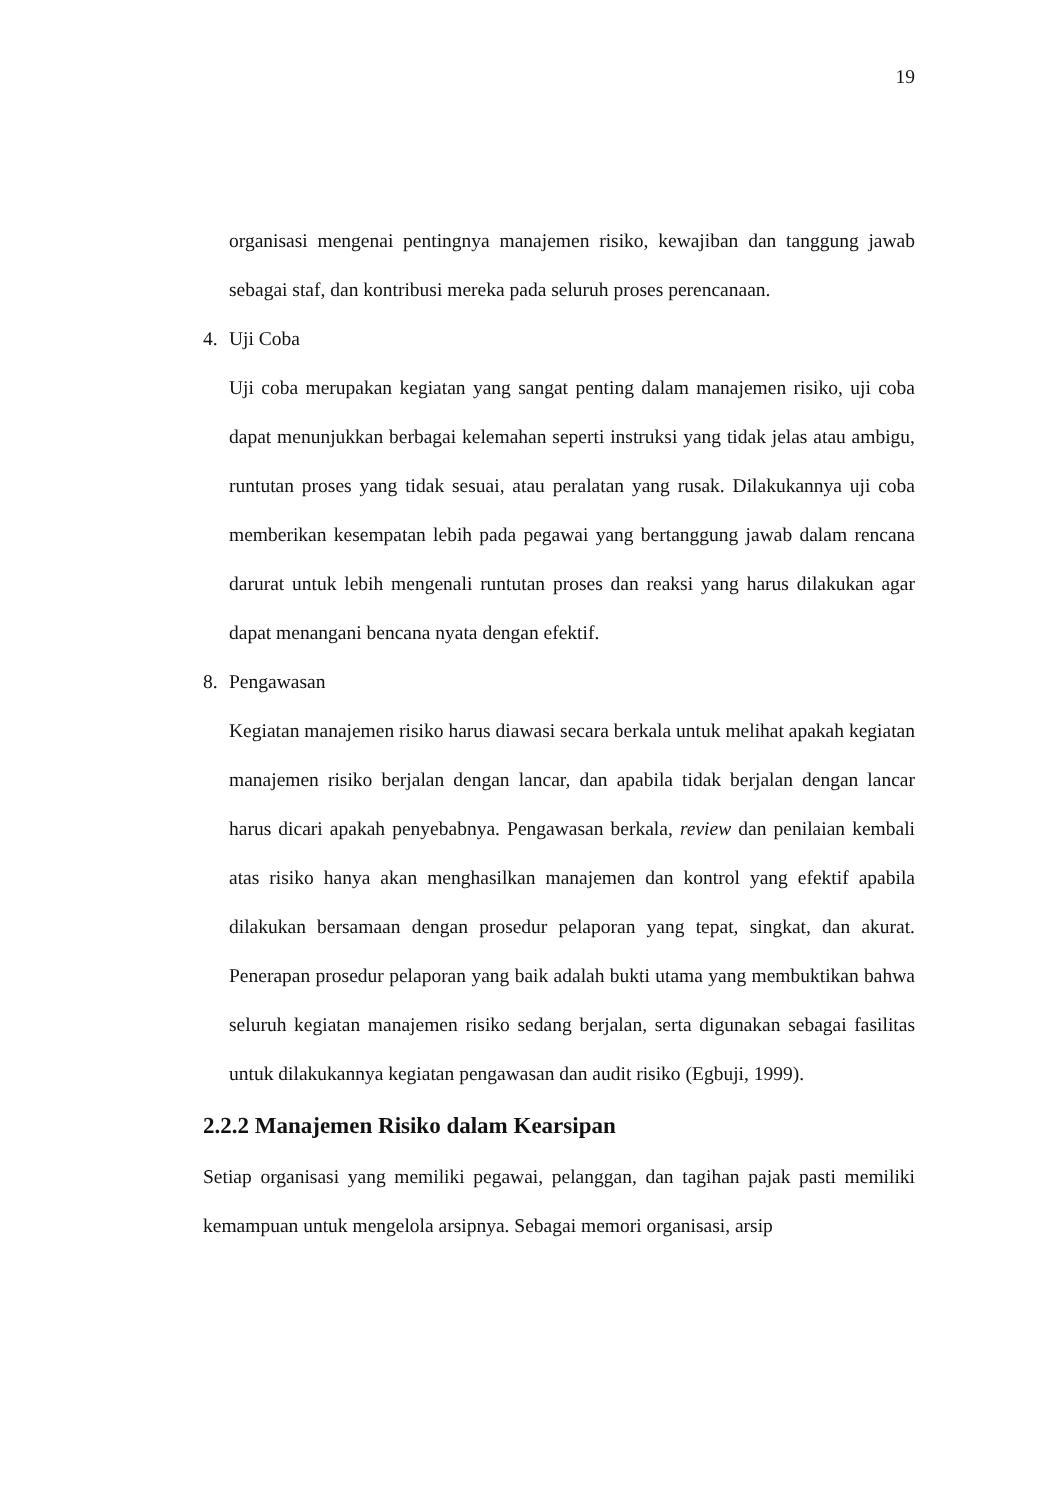19
organisasi mengenai pentingnya manajemen risiko, kewajiban dan tanggung jawab sebagai staf, dan kontribusi mereka pada seluruh proses perencanaan.
4. Uji Coba
Uji coba merupakan kegiatan yang sangat penting dalam manajemen risiko, uji coba dapat menunjukkan berbagai kelemahan seperti instruksi yang tidak jelas atau ambigu, runtutan proses yang tidak sesuai, atau peralatan yang rusak. Dilakukannya uji coba memberikan kesempatan lebih pada pegawai yang bertanggung jawab dalam rencana darurat untuk lebih mengenali runtutan proses dan reaksi yang harus dilakukan agar dapat menangani bencana nyata dengan efektif.
8. Pengawasan
Kegiatan manajemen risiko harus diawasi secara berkala untuk melihat apakah kegiatan manajemen risiko berjalan dengan lancar, dan apabila tidak berjalan dengan lancar harus dicari apakah penyebabnya. Pengawasan berkala, review dan penilaian kembali atas risiko hanya akan menghasilkan manajemen dan kontrol yang efektif apabila dilakukan bersamaan dengan prosedur pelaporan yang tepat, singkat, dan akurat. Penerapan prosedur pelaporan yang baik adalah bukti utama yang membuktikan bahwa seluruh kegiatan manajemen risiko sedang berjalan, serta digunakan sebagai fasilitas untuk dilakukannya kegiatan pengawasan dan audit risiko (Egbuji, 1999).
2.2.2 Manajemen Risiko dalam Kearsipan
Setiap organisasi yang memiliki pegawai, pelanggan, dan tagihan pajak pasti memiliki kemampuan untuk mengelola arsipnya. Sebagai memori organisasi, arsip